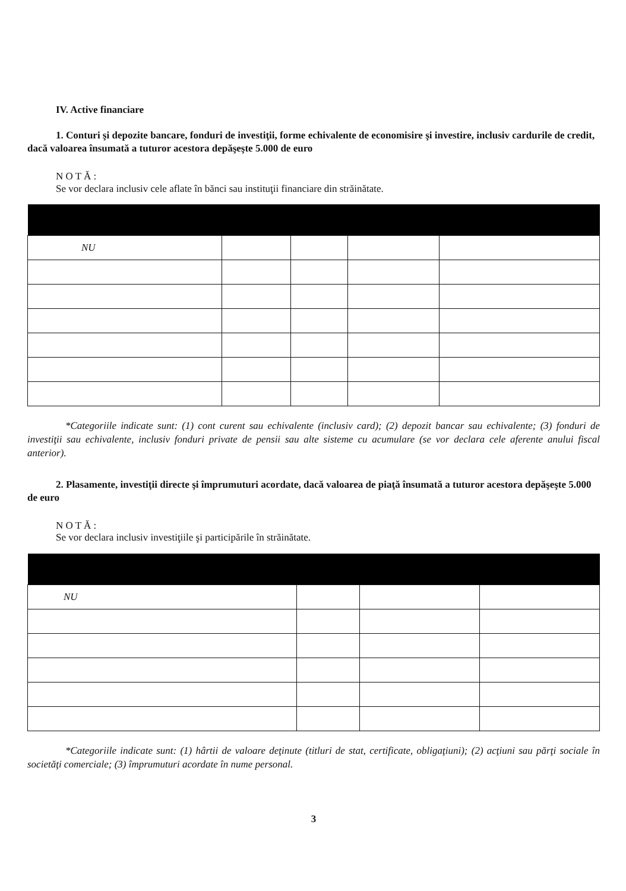IV. Active financiare
1. Conturi şi depozite bancare, fonduri de investiţii, forme echivalente de economisire şi investire, inclusiv cardurile de credit, dacă valoarea însumată a tuturor acestora depăşeşte 5.000 de euro
N O T Ă :
Se vor declara inclusiv cele aflate în bănci sau instituţii financiare din străinătate.
| NU | | | | |
*Categoriile indicate sunt: (1) cont curent sau echivalente (inclusiv card); (2) depozit bancar sau echivalente; (3) fonduri de investiţii sau echivalente, inclusiv fonduri private de pensii sau alte sisteme cu acumulare (se vor declara cele aferente anului fiscal anterior).
2. Plasamente, investiţii directe şi împrumuturi acordate, dacă valoarea de piaţă însumată a tuturor acestora depăşeşte 5.000 de euro
N O T Ă :
Se vor declara inclusiv investiţiile şi participările în străinătate.
| NU | | | |
*Categoriile indicate sunt: (1) hârtii de valoare deţinute (titluri de stat, certificate, obligaţiuni); (2) acţiuni sau părţi sociale în societăţi comerciale; (3) împrumuturi acordate în nume personal.
3